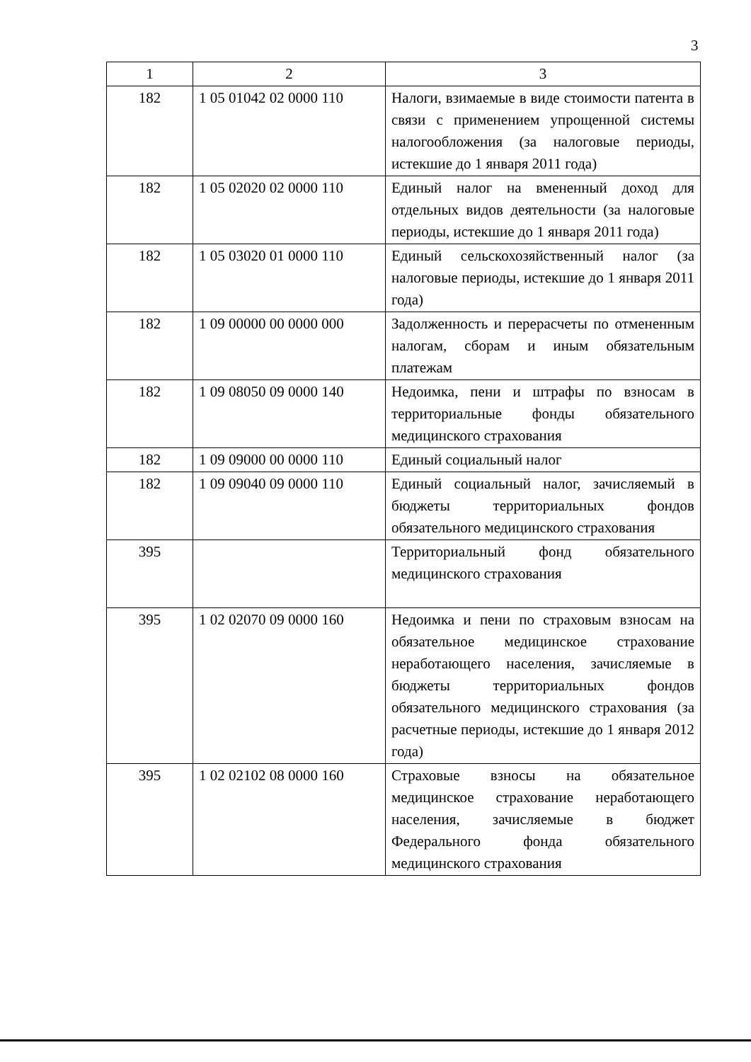3
| 1 | 2 | 3 |
| --- | --- | --- |
| 182 | 1 05 01042 02 0000 110 | Налоги, взимаемые в виде стоимости патента в связи с применением упрощенной системы налогообложения (за налоговые периоды, истекшие до 1 января 2011 года) |
| 182 | 1 05 02020 02 0000 110 | Единый налог на вмененный доход для отдельных видов деятельности (за налоговые периоды, истекшие до 1 января 2011 года) |
| 182 | 1 05 03020 01 0000 110 | Единый сельскохозяйственный налог (за налоговые периоды, истекшие до 1 января 2011 года) |
| 182 | 1 09 00000 00 0000 000 | Задолженность и перерасчеты по отмененным налогам, сборам и иным обязательным платежам |
| 182 | 1 09 08050 09 0000 140 | Недоимка, пени и штрафы по взносам в территориальные фонды обязательного медицинского страхования |
| 182 | 1 09 09000 00 0000 110 | Единый социальный налог |
| 182 | 1 09 09040 09 0000 110 | Единый социальный налог, зачисляемый в бюджеты территориальных фондов обязательного медицинского страхования |
| 395 | | Территориальный фонд обязательного медицинского страхования |
| 395 | 1 02 02070 09 0000 160 | Недоимка и пени по страховым взносам на обязательное медицинское страхование неработающего населения, зачисляемые в бюджеты территориальных фондов обязательного медицинского страхования (за расчетные периоды, истекшие до 1 января 2012 года) |
| 395 | 1 02 02102 08 0000 160 | Страховые взносы на обязательное медицинское страхование неработающего населения, зачисляемые в бюджет Федерального фонда обязательного медицинского страхования |